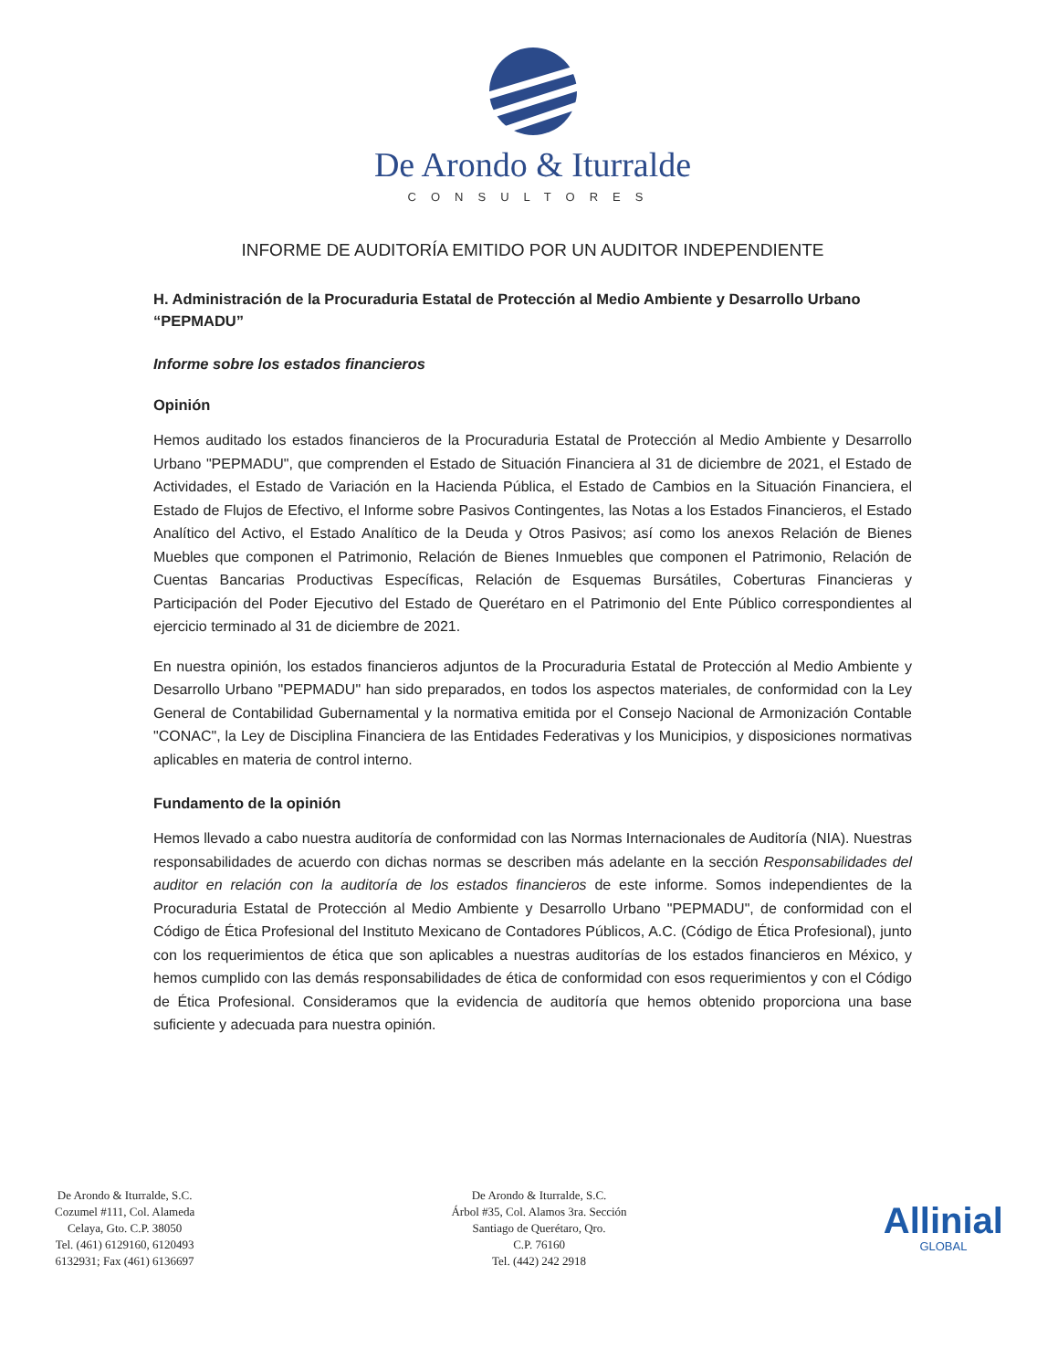De Arondo & Iturralde
CONSULTORES
INFORME DE AUDITORÍA EMITIDO POR UN AUDITOR INDEPENDIENTE
H. Administración de la Procuraduria Estatal de Protección al Medio Ambiente y Desarrollo Urbano “PEPMADU”
Informe sobre los estados financieros
Opinión
Hemos auditado los estados financieros de la Procuraduria Estatal de Protección al Medio Ambiente y Desarrollo Urbano "PEPMADU", que comprenden el Estado de Situación Financiera al 31 de diciembre de 2021, el Estado de Actividades, el Estado de Variación en la Hacienda Pública, el Estado de Cambios en la Situación Financiera, el Estado de Flujos de Efectivo, el Informe sobre Pasivos Contingentes, las Notas a los Estados Financieros, el Estado Analítico del Activo, el Estado Analítico de la Deuda y Otros Pasivos; así como los anexos Relación de Bienes Muebles que componen el Patrimonio, Relación de Bienes Inmuebles que componen el Patrimonio, Relación de Cuentas Bancarias Productivas Específicas, Relación de Esquemas Bursátiles, Coberturas Financieras y Participación del Poder Ejecutivo del Estado de Querétaro en el Patrimonio del Ente Público correspondientes al ejercicio terminado al 31 de diciembre de 2021.
En nuestra opinión, los estados financieros adjuntos de la Procuraduria Estatal de Protección al Medio Ambiente y Desarrollo Urbano "PEPMADU" han sido preparados, en todos los aspectos materiales, de conformidad con la Ley General de Contabilidad Gubernamental y la normativa emitida por el Consejo Nacional de Armonización Contable "CONAC", la Ley de Disciplina Financiera de las Entidades Federativas y los Municipios, y disposiciones normativas aplicables en materia de control interno.
Fundamento de la opinión
Hemos llevado a cabo nuestra auditoría de conformidad con las Normas Internacionales de Auditoría (NIA). Nuestras responsabilidades de acuerdo con dichas normas se describen más adelante en la sección Responsabilidades del auditor en relación con la auditoría de los estados financieros de este informe. Somos independientes de la Procuraduria Estatal de Protección al Medio Ambiente y Desarrollo Urbano "PEPMADU", de conformidad con el Código de Ética Profesional del Instituto Mexicano de Contadores Públicos, A.C. (Código de Ética Profesional), junto con los requerimientos de ética que son aplicables a nuestras auditorías de los estados financieros en México, y hemos cumplido con las demás responsabilidades de ética de conformidad con esos requerimientos y con el Código de Ética Profesional. Consideramos que la evidencia de auditoría que hemos obtenido proporciona una base suficiente y adecuada para nuestra opinión.
De Arondo & Iturralde, S.C.
Cozumel #111, Col. Alameda
Celaya, Gto. C.P. 38050
Tel. (461) 6129160, 6120493
6132931; Fax (461) 6136697
De Arondo & Iturralde, S.C.
Árbol #35, Col. Alamos 3ra. Sección
Santiago de Querétaro, Qro.
C.P. 76160
Tel. (442) 242 2918
Allinial
GLOBAL